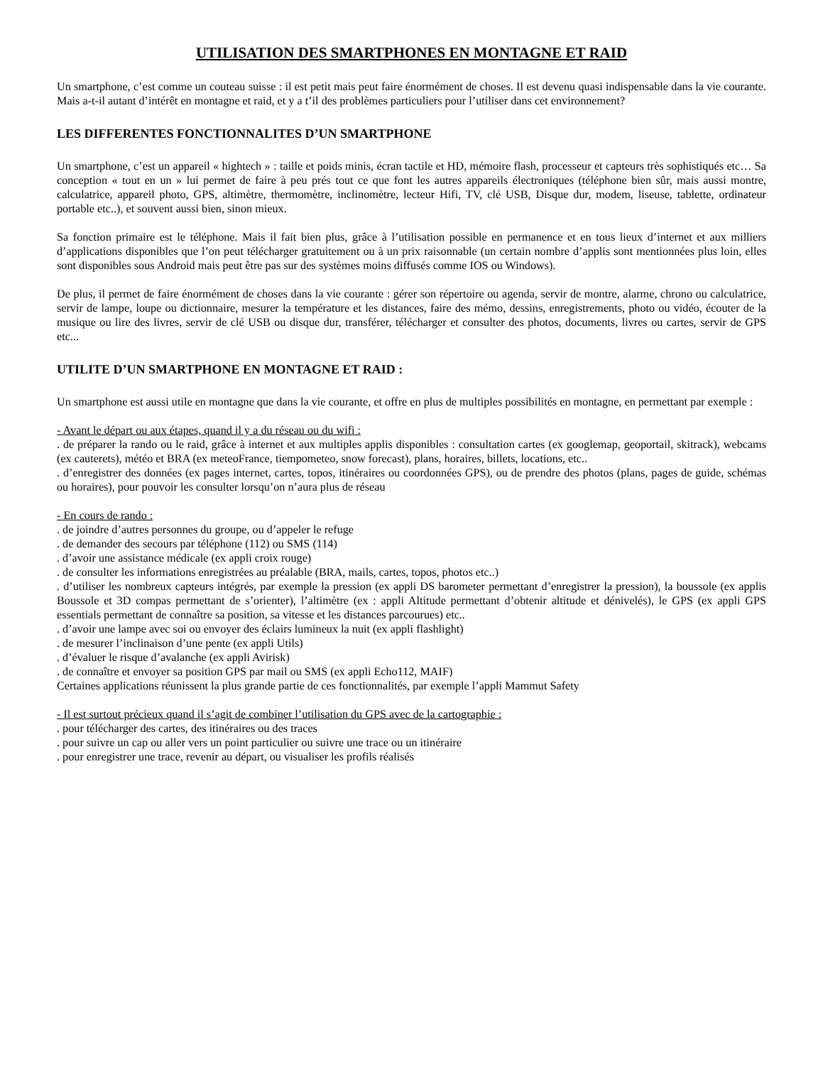UTILISATION DES SMARTPHONES EN MONTAGNE ET RAID
Un smartphone, c’est comme un couteau suisse : il est petit mais peut faire énormément de choses. Il est devenu quasi indispensable dans la vie courante. Mais a-t-il autant d’intérêt en montagne et raid, et y a t’il des problèmes particuliers pour l’utiliser dans cet environnement?
LES DIFFERENTES FONCTIONNALITES D’UN SMARTPHONE
Un smartphone, c’est un appareil « hightech » : taille et poids minis, écran tactile et HD, mémoire flash, processeur et capteurs très sophistiqués etc… Sa conception « tout en un » lui permet de faire à peu prés tout ce que font les autres appareils électroniques (téléphone bien sûr, mais aussi montre, calculatrice, appareil photo, GPS, altimètre, thermomètre, inclinomètre, lecteur Hifi, TV, clé USB, Disque dur, modem, liseuse, tablette, ordinateur portable etc..), et souvent aussi bien, sinon mieux.
Sa fonction primaire est le téléphone. Mais il fait bien plus, grâce à l’utilisation possible en permanence et en tous lieux d’internet et aux milliers d’applications disponibles que l’on peut télécharger gratuitement ou à un prix raisonnable (un certain nombre d’applis sont mentionnées plus loin, elles sont disponibles sous Android mais peut être pas sur des systèmes moins diffusés comme IOS ou Windows).
De plus, il permet de faire énormément de choses dans la vie courante : gérer son répertoire ou agenda, servir de montre, alarme, chrono ou calculatrice, servir de lampe, loupe ou dictionnaire, mesurer la température et les distances, faire des mémo, dessins, enregistrements, photo ou vidéo, écouter de la musique ou lire des livres, servir de clé USB ou disque dur, transférer, télécharger et consulter des photos, documents, livres ou cartes, servir de GPS etc...
UTILITE D’UN SMARTPHONE EN MONTAGNE ET RAID :
Un smartphone est aussi utile en montagne que dans la vie courante, et offre en plus de multiples possibilités en montagne, en permettant par exemple :
- Avant le départ ou aux étapes, quand il y a du réseau ou du wifi :
. de préparer la rando ou le raid, grâce à internet et aux multiples applis disponibles : consultation cartes (ex googlemap, geoportail, skitrack), webcams (ex cauterets), météo et BRA (ex meteoFrance, tiempometeo, snow forecast), plans, horaires, billets, locations, etc..
. d’enregistrer des données (ex pages internet, cartes, topos, itinéraires ou coordonnées GPS), ou de prendre des photos (plans, pages de guide, schémas ou horaires), pour pouvoir les consulter lorsqu’on n’aura plus de réseau
- En cours de rando :
. de joindre d’autres personnes du groupe, ou d’appeler le refuge
. de demander des secours par téléphone (112) ou SMS (114)
. d’avoir une assistance médicale (ex appli croix rouge)
. de consulter les informations enregistrées au préalable (BRA, mails, cartes, topos, photos etc..)
. d’utiliser les nombreux capteurs intégrés, par exemple la pression (ex appli DS barometer permettant d’enregistrer la pression), la boussole (ex applis Boussole et 3D compas permettant de s’orienter), l’altimètre (ex : appli Altitude permettant d’obtenir altitude et dénivelés), le GPS (ex appli GPS essentials permettant de connaître sa position, sa vitesse et les distances parcourues) etc..
. d’avoir une lampe avec soi ou envoyer des éclairs lumineux la nuit (ex appli flashlight)
. de mesurer l’inclinaison d’une pente (ex appli Utils)
. d’évaluer le risque d’avalanche (ex appli Avirisk)
. de connaître et envoyer sa position GPS par mail ou SMS (ex appli Echo112, MAIF)
Certaines applications réunissent la plus grande partie de ces fonctionnalités, par exemple l’appli Mammut Safety
- Il est surtout précieux quand il s’agit de combiner l’utilisation du GPS avec de la cartographie :
. pour télécharger des cartes, des itinéraires ou des traces
. pour suivre un cap ou aller vers un point particulier ou suivre une trace ou un itinéraire
. pour enregistrer une trace, revenir au départ, ou visualiser les profils réalisés